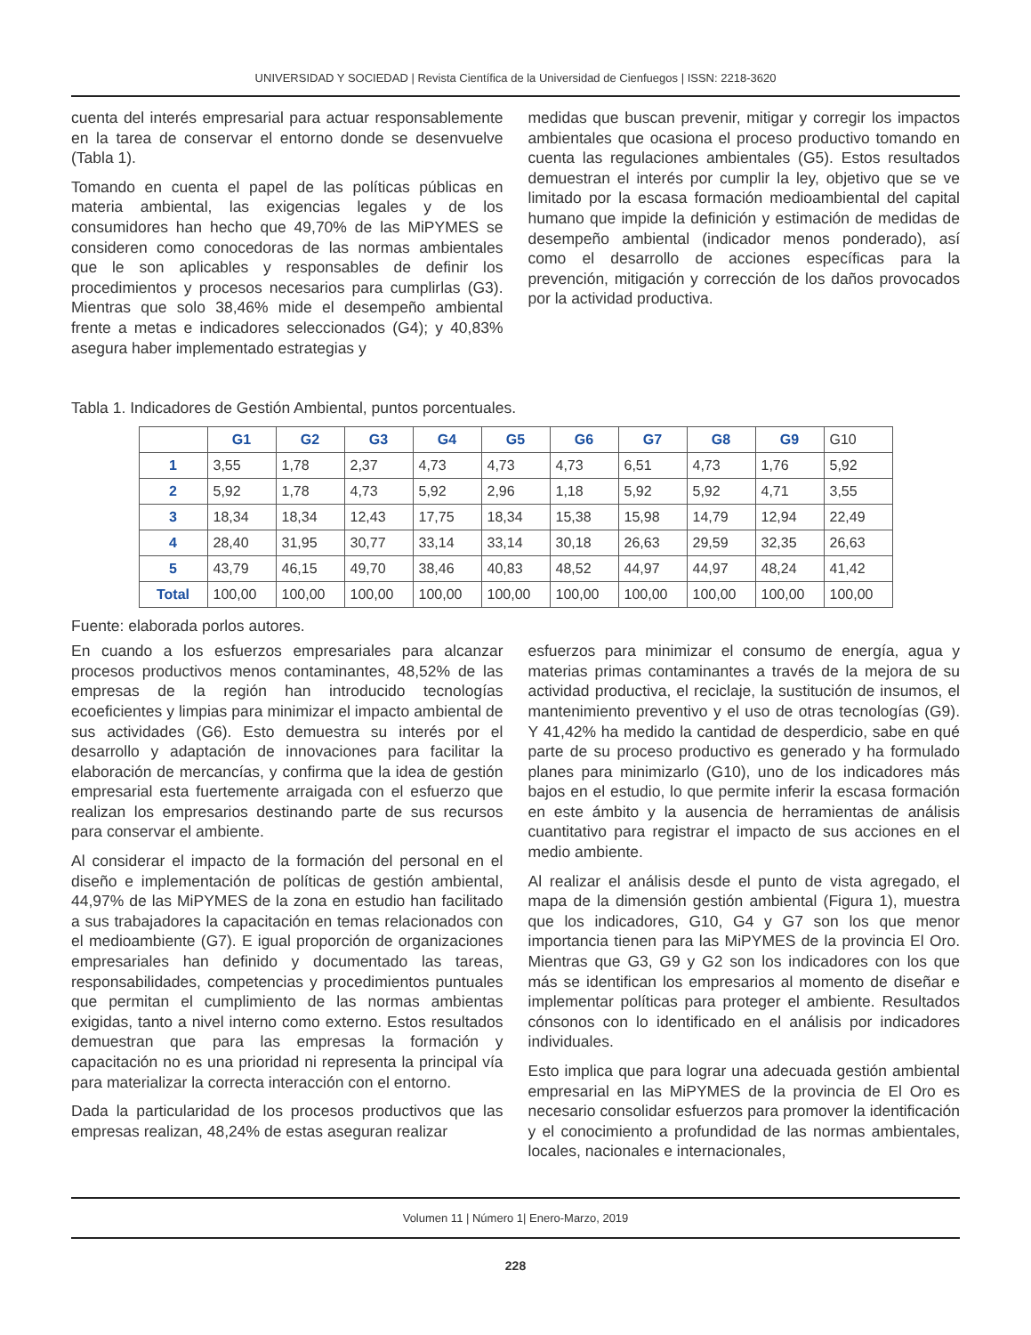UNIVERSIDAD Y SOCIEDAD | Revista Científica de la Universidad de Cienfuegos | ISSN: 2218-3620
cuenta del interés empresarial para actuar responsablemente en la tarea de conservar el entorno donde se desenvuelve (Tabla 1).
Tomando en cuenta el papel de las políticas públicas en materia ambiental, las exigencias legales y de los consumidores han hecho que 49,70% de las MiPYMES se consideren como conocedoras de las normas ambientales que le son aplicables y responsables de definir los procedimientos y procesos necesarios para cumplirlas (G3). Mientras que solo 38,46% mide el desempeño ambiental frente a metas e indicadores seleccionados (G4); y 40,83% asegura haber implementado estrategias y
medidas que buscan prevenir, mitigar y corregir los impactos ambientales que ocasiona el proceso productivo tomando en cuenta las regulaciones ambientales (G5). Estos resultados demuestran el interés por cumplir la ley, objetivo que se ve limitado por la escasa formación medioambiental del capital humano que impide la definición y estimación de medidas de desempeño ambiental (indicador menos ponderado), así como el desarrollo de acciones específicas para la prevención, mitigación y corrección de los daños provocados por la actividad productiva.
Tabla 1. Indicadores de Gestión Ambiental, puntos porcentuales.
| | G1 | G2 | G3 | G4 | G5 | G6 | G7 | G8 | G9 | G10 |
| 1 | 3,55 | 1,78 | 2,37 | 4,73 | 4,73 | 4,73 | 6,51 | 4,73 | 1,76 | 5,92 |
| 2 | 5,92 | 1,78 | 4,73 | 5,92 | 2,96 | 1,18 | 5,92 | 5,92 | 4,71 | 3,55 |
| 3 | 18,34 | 18,34 | 12,43 | 17,75 | 18,34 | 15,38 | 15,98 | 14,79 | 12,94 | 22,49 |
| 4 | 28,40 | 31,95 | 30,77 | 33,14 | 33,14 | 30,18 | 26,63 | 29,59 | 32,35 | 26,63 |
| 5 | 43,79 | 46,15 | 49,70 | 38,46 | 40,83 | 48,52 | 44,97 | 44,97 | 48,24 | 41,42 |
| Total | 100,00 | 100,00 | 100,00 | 100,00 | 100,00 | 100,00 | 100,00 | 100,00 | 100,00 | 100,00 |
Fuente: elaborada porlos autores.
En cuando a los esfuerzos empresariales para alcanzar procesos productivos menos contaminantes, 48,52% de las empresas de la región han introducido tecnologías ecoeficientes y limpias para minimizar el impacto ambiental de sus actividades (G6). Esto demuestra su interés por el desarrollo y adaptación de innovaciones para facilitar la elaboración de mercancías, y confirma que la idea de gestión empresarial esta fuertemente arraigada con el esfuerzo que realizan los empresarios destinando parte de sus recursos para conservar el ambiente.
Al considerar el impacto de la formación del personal en el diseño e implementación de políticas de gestión ambiental, 44,97% de las MiPYMES de la zona en estudio han facilitado a sus trabajadores la capacitación en temas relacionados con el medioambiente (G7). E igual proporción de organizaciones empresariales han definido y documentado las tareas, responsabilidades, competencias y procedimientos puntuales que permitan el cumplimiento de las normas ambientas exigidas, tanto a nivel interno como externo. Estos resultados demuestran que para las empresas la formación y capacitación no es una prioridad ni representa la principal vía para materializar la correcta interacción con el entorno.
Dada la particularidad de los procesos productivos que las empresas realizan, 48,24% de estas aseguran realizar
esfuerzos para minimizar el consumo de energía, agua y materias primas contaminantes a través de la mejora de su actividad productiva, el reciclaje, la sustitución de insumos, el mantenimiento preventivo y el uso de otras tecnologías (G9). Y 41,42% ha medido la cantidad de desperdicio, sabe en qué parte de su proceso productivo es generado y ha formulado planes para minimizarlo (G10), uno de los indicadores más bajos en el estudio, lo que permite inferir la escasa formación en este ámbito y la ausencia de herramientas de análisis cuantitativo para registrar el impacto de sus acciones en el medio ambiente.
Al realizar el análisis desde el punto de vista agregado, el mapa de la dimensión gestión ambiental (Figura 1), muestra que los indicadores, G10, G4 y G7 son los que menor importancia tienen para las MiPYMES de la provincia El Oro. Mientras que G3, G9 y G2 son los indicadores con los que más se identifican los empresarios al momento de diseñar e implementar políticas para proteger el ambiente. Resultados cónsonos con lo identificado en el análisis por indicadores individuales.
Esto implica que para lograr una adecuada gestión ambiental empresarial en las MiPYMES de la provincia de El Oro es necesario consolidar esfuerzos para promover la identificación y el conocimiento a profundidad de las normas ambientales, locales, nacionales e internacionales,
Volumen 11 | Número 1| Enero-Marzo, 2019
228